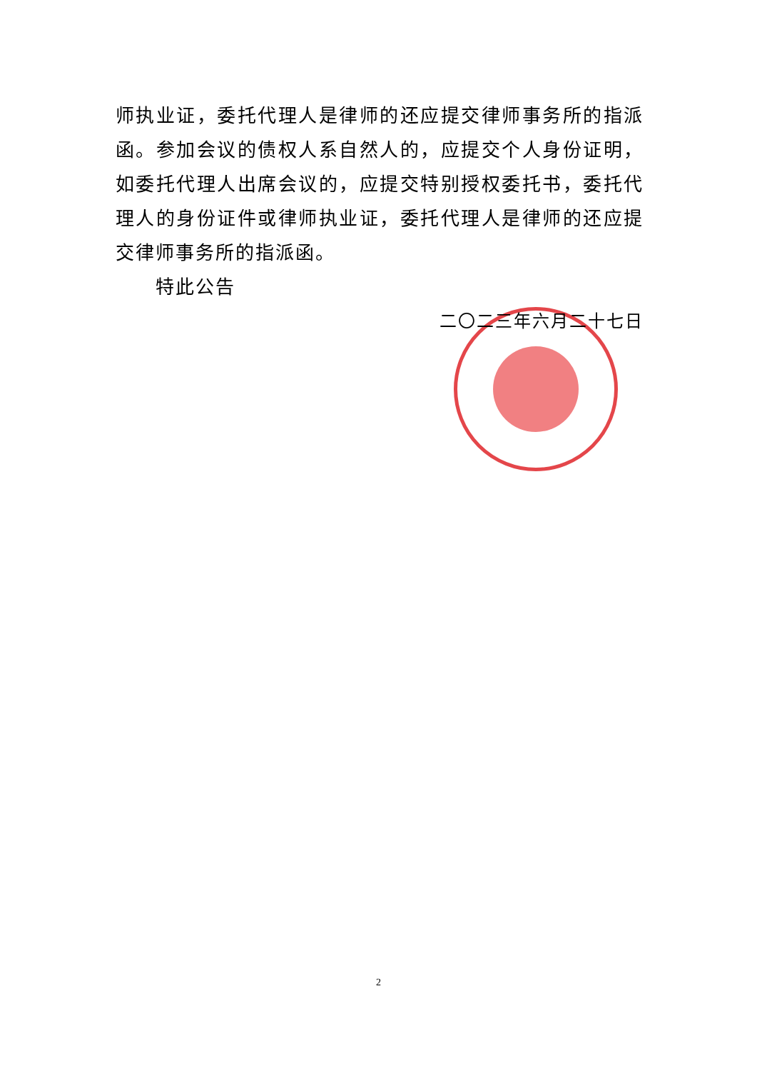师执业证，委托代理人是律师的还应提交律师事务所的指派函。参加会议的债权人系自然人的，应提交个人身份证明，如委托代理人出席会议的，应提交特别授权委托书，委托代理人的身份证件或律师执业证，委托代理人是律师的还应提交律师事务所的指派函。
特此公告
二〇二三年六月二十七日
2